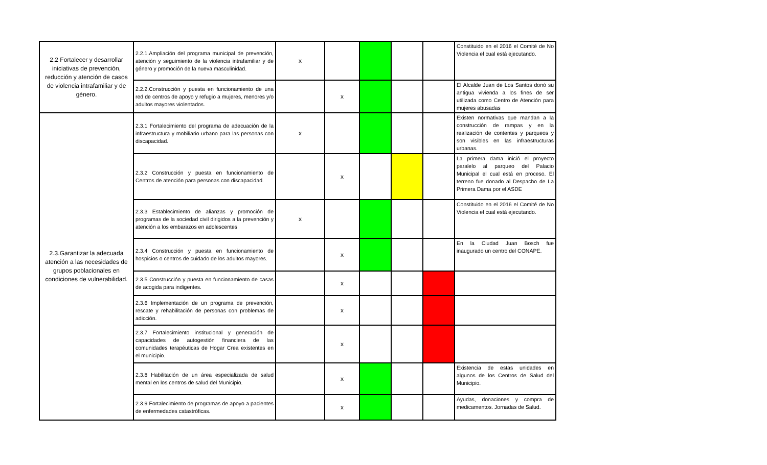| 2.2 Fortalecer y desarrollar iniciativas de prevención, reducción y atención de casos de violencia intrafamiliar y de género. | 2.2.1.Ampliación del programa municipal de prevención, atención y seguimiento de la violencia intrafamiliar y de género y promoción de la nueva masculinidad. | x | | | | | Constituido en el 2016 el Comité de No Violencia el cual está ejecutando. |
| | 2.2.2.Construcción y puesta en funcionamiento de una red de centros de apoyo y refugio a mujeres, menores y/o adultos mayores violentados. | | x | | | | El Alcalde Juan de Los Santos donó su antigua vivienda a los fines de ser utilizada como Centro de Atención para mujeres abusadas |
| 2.3.Garantizar la adecuada atención a las necesidades de grupos poblacionales en condiciones de vulnerabilidad. | 2.3.1 Fortalecimiento del programa de adecuación de la infraestructura y mobiliario urbano para las personas con discapacidad. | x | | | | | Existen normativas que mandan a la construcción de rampas y en la realización de contentes y parqueos y son visibles en las infraestructuras urbanas. |
| | 2.3.2 Construcción y puesta en funcionamiento de Centros de atención para personas con discapacidad. | | x | | | | La primera dama inició el proyecto paralelo al parqueo del Palacio Municipal el cual está en proceso. El terreno fue donado al Despacho de La Primera Dama por el ASDE |
| | 2.3.3 Establecimiento de alianzas y promoción de programas de la sociedad civil dirigidos a la prevención y atención a los embarazos en adolescentes | x | | | | | Constituido en el 2016 el Comité de No Violencia el cual está ejecutando. |
| | 2.3.4 Construcción y puesta en funcionamiento de hospicios o centros de cuidado de los adultos mayores. | | x | | | | En la Ciudad Juan Bosch fue inaugurado un centro del CONAPE. |
| | 2.3.5 Construcción y puesta en funcionamiento de casas de acogida para indigentes. | | x | | | | |
| | 2.3.6 Implementación de un programa de prevención, rescate y rehabilitación de personas con problemas de adicción. | | x | | | | |
| | 2.3.7 Fortalecimiento institucional y generación de capacidades de autogestión financiera de las comunidades terapéuticas de Hogar Crea existentes en el municipio. | | x | | | | |
| | 2.3.8 Habilitación de un área especializada de salud mental en los centros de salud del Municipio. | | x | | | | Existencia de estas unidades en algunos de los Centros de Salud del Municipio. |
| | 2.3.9 Fortalecimiento de programas de apoyo a pacientes de enfermedades catastróficas. | | x | | | | Ayudas, donaciones y compra de medicamentos. Jornadas de Salud. |